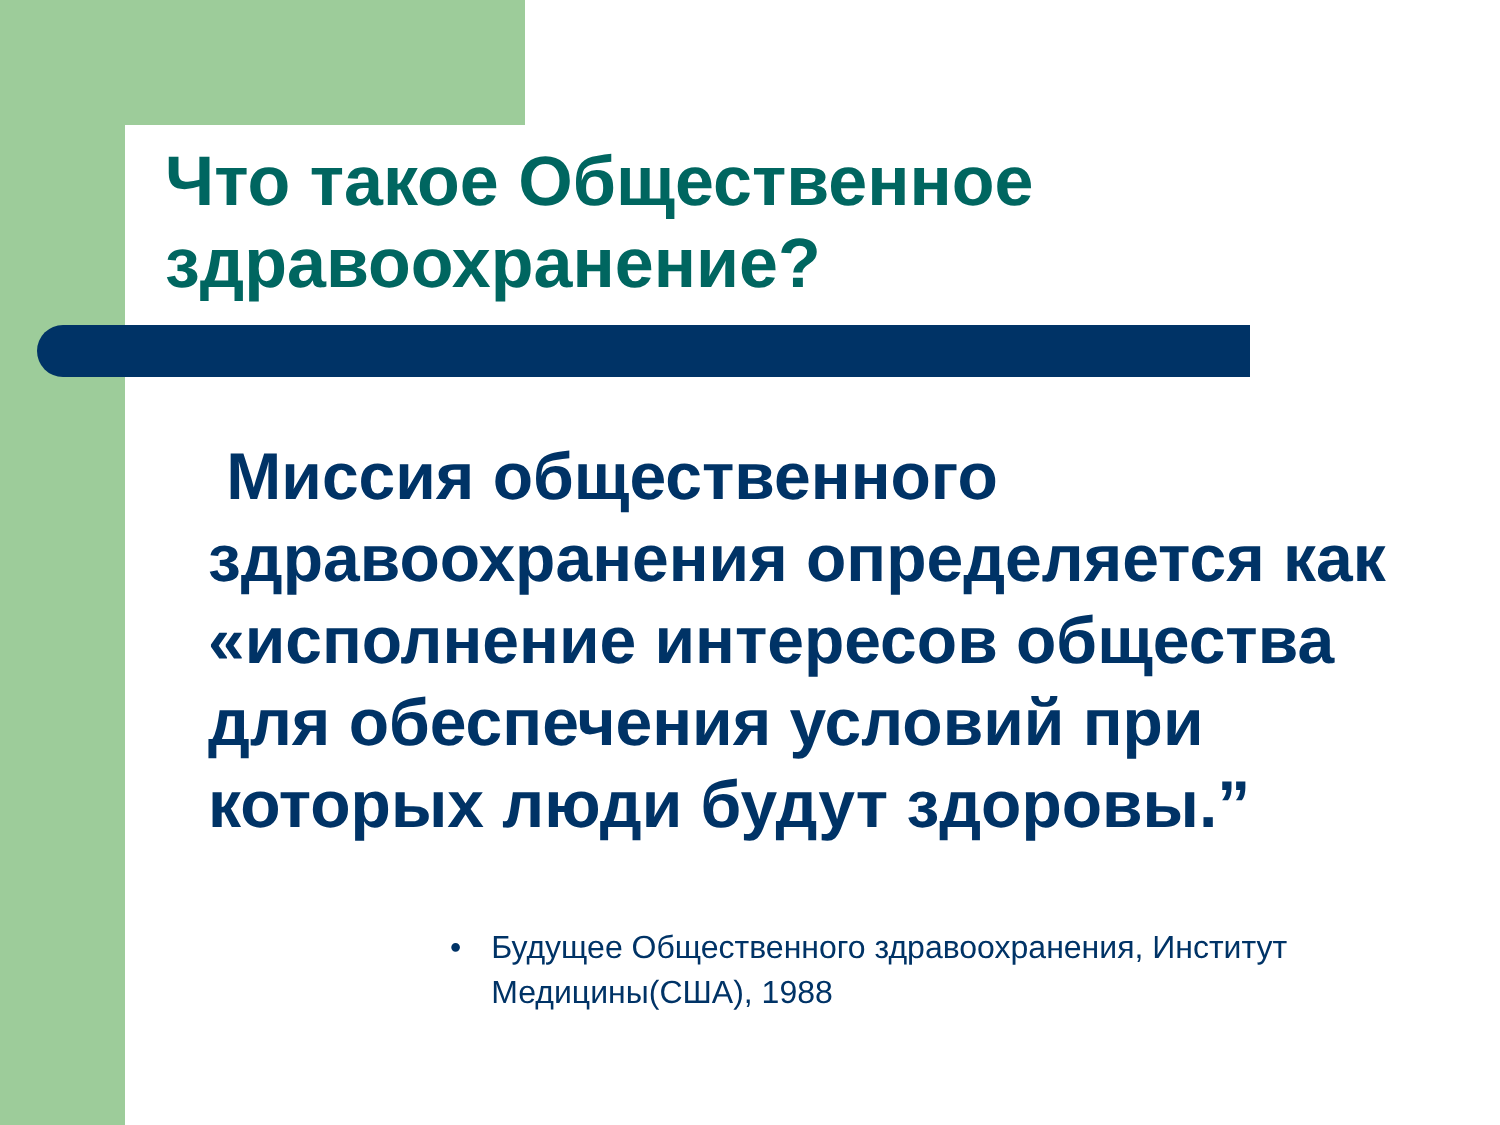Что такое Общественное здравоохранение?
Миссия общественного здравоохранения определяется как «исполнение интересов общества для обеспечения условий при которых люди будут здоровы.”
• Будущее Общественного здравоохранения, Институт Медицины(США), 1988